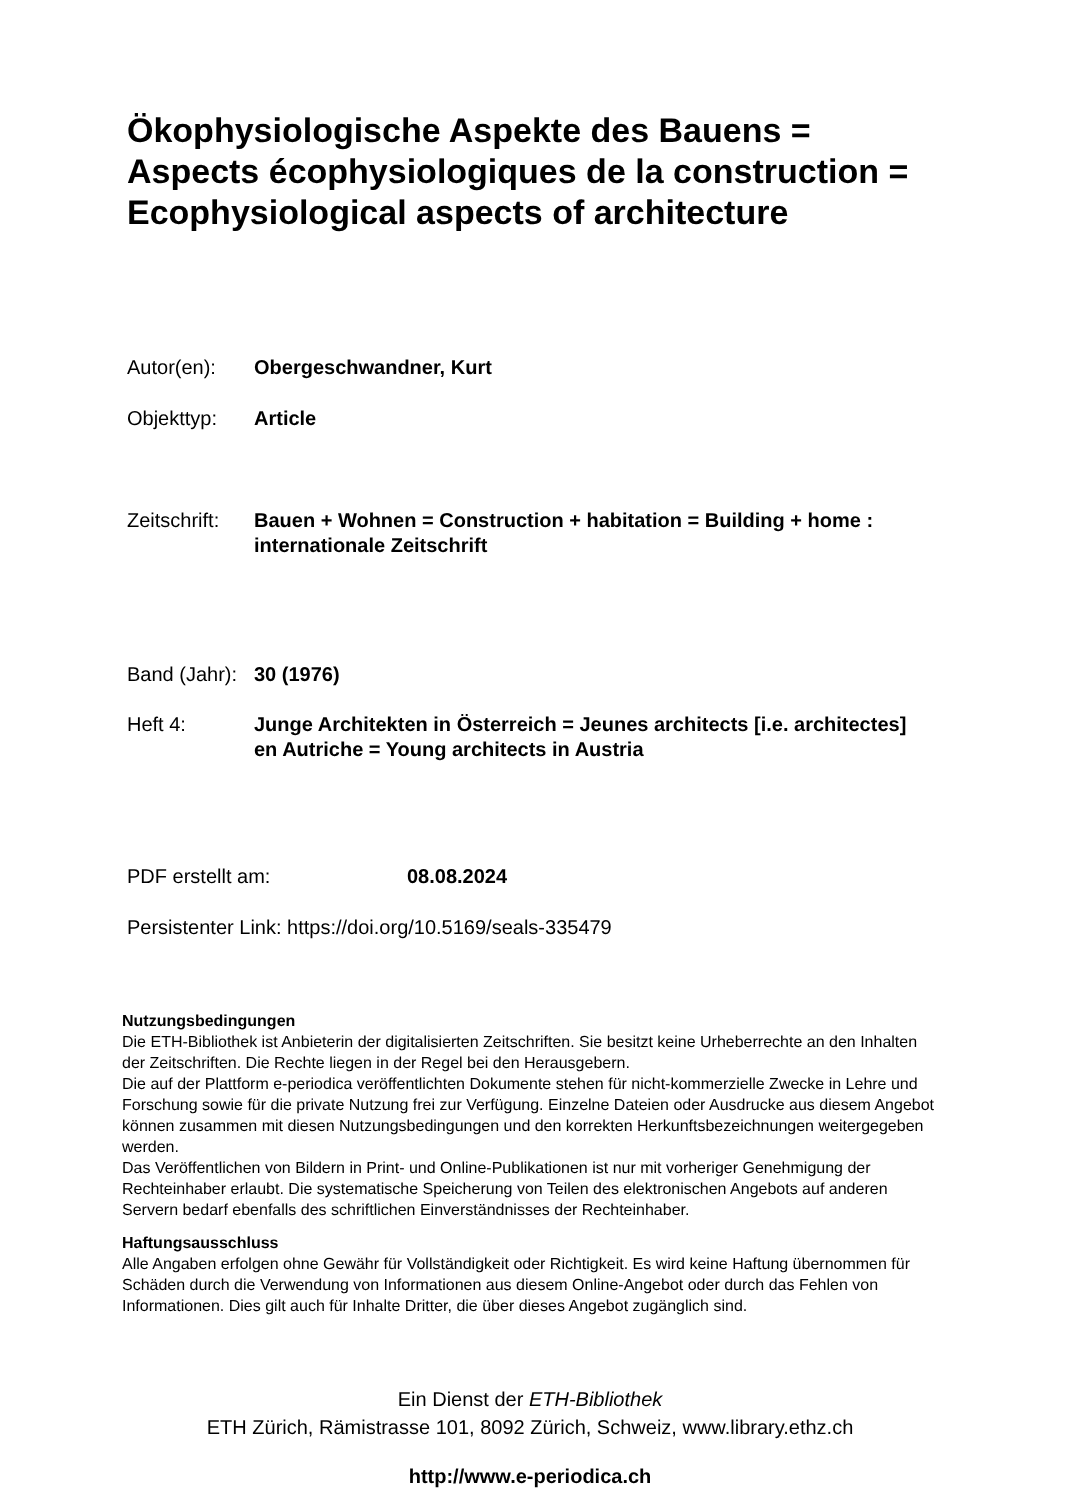Ökophysiologische Aspekte des Bauens = Aspects écophysiologiques de la construction = Ecophysiological aspects of architecture
Autor(en): Obergeschwandner, Kurt
Objekttyp: Article
Zeitschrift: Bauen + Wohnen = Construction + habitation = Building + home : internationale Zeitschrift
Band (Jahr): 30 (1976)
Heft 4: Junge Architekten in Österreich = Jeunes architects [i.e. architectes] en Autriche = Young architects in Austria
PDF erstellt am: 08.08.2024
Persistenter Link: https://doi.org/10.5169/seals-335479
Nutzungsbedingungen
Die ETH-Bibliothek ist Anbieterin der digitalisierten Zeitschriften. Sie besitzt keine Urheberrechte an den Inhalten der Zeitschriften. Die Rechte liegen in der Regel bei den Herausgebern.
Die auf der Plattform e-periodica veröffentlichten Dokumente stehen für nicht-kommerzielle Zwecke in Lehre und Forschung sowie für die private Nutzung frei zur Verfügung. Einzelne Dateien oder Ausdrucke aus diesem Angebot können zusammen mit diesen Nutzungsbedingungen und den korrekten Herkunftsbezeichnungen weitergegeben werden.
Das Veröffentlichen von Bildern in Print- und Online-Publikationen ist nur mit vorheriger Genehmigung der Rechteinhaber erlaubt. Die systematische Speicherung von Teilen des elektronischen Angebots auf anderen Servern bedarf ebenfalls des schriftlichen Einverständnisses der Rechteinhaber.
Haftungsausschluss
Alle Angaben erfolgen ohne Gewähr für Vollständigkeit oder Richtigkeit. Es wird keine Haftung übernommen für Schäden durch die Verwendung von Informationen aus diesem Online-Angebot oder durch das Fehlen von Informationen. Dies gilt auch für Inhalte Dritter, die über dieses Angebot zugänglich sind.
Ein Dienst der ETH-Bibliothek
ETH Zürich, Rämistrasse 101, 8092 Zürich, Schweiz, www.library.ethz.ch
http://www.e-periodica.ch